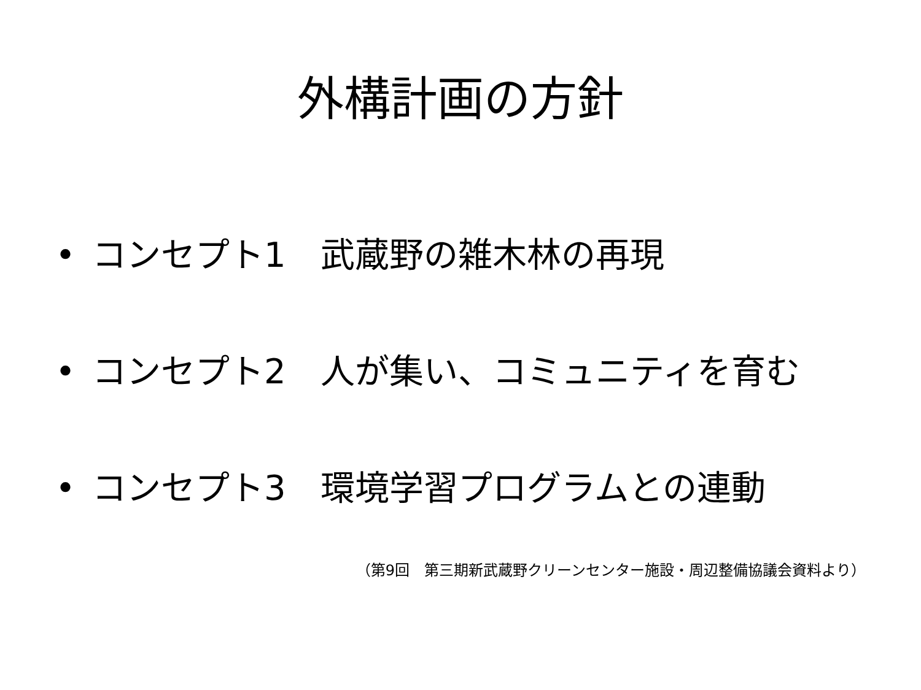外構計画の方針
• コンセプト1　武蔵野の雑木林の再現
• コンセプト2　人が集い、コミュニティを育む
• コンセプト3　環境学習プログラムとの連動
（第9回　第三期新武蔵野クリーンセンター施設・周辺整備協議会資料より）